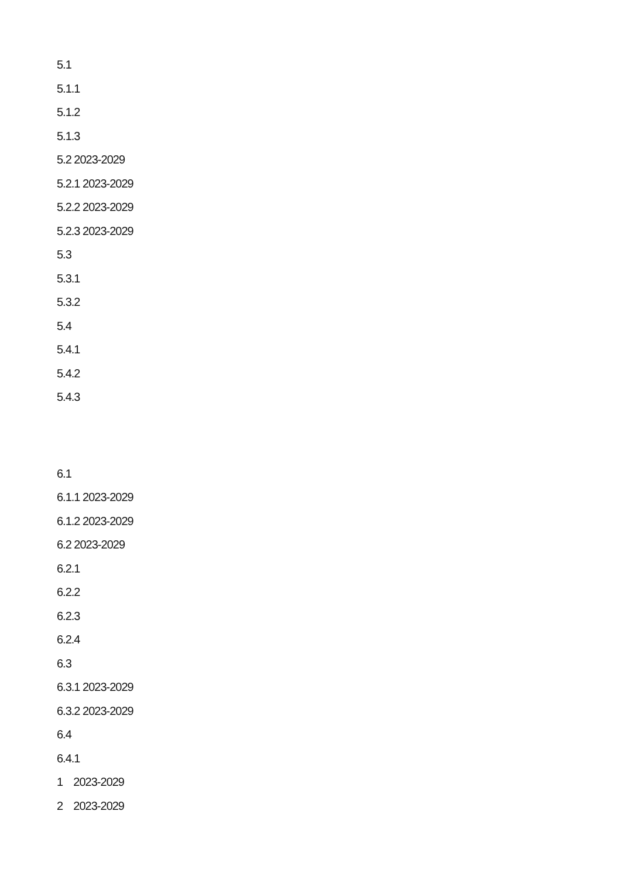5.1
5.1.1
5.1.2
5.1.3
5.2 2023-2029
5.2.1 2023-2029
5.2.2 2023-2029
5.2.3 2023-2029
5.3
5.3.1
5.3.2
5.4
5.4.1
5.4.2
5.4.3
6.1
6.1.1 2023-2029
6.1.2 2023-2029
6.2 2023-2029
6.2.1
6.2.2
6.2.3
6.2.4
6.3
6.3.1 2023-2029
6.3.2 2023-2029
6.4
6.4.1
1 2023-2029
2 2023-2029